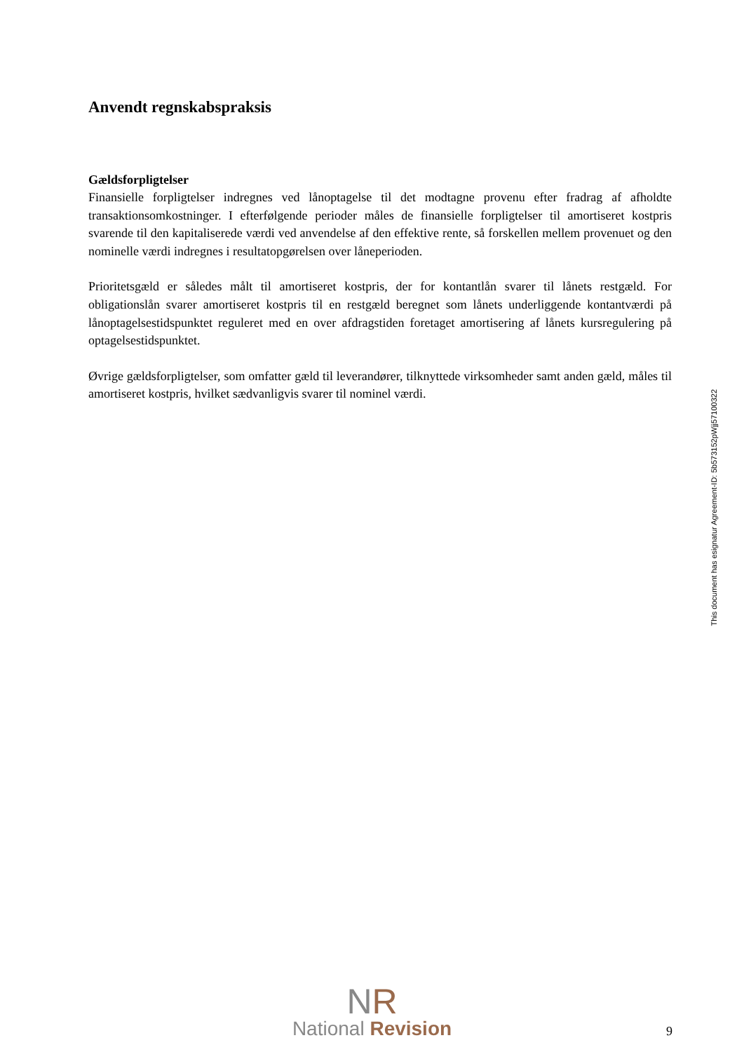Anvendt regnskabspraksis
Gældsforpligtelser
Finansielle forpligtelser indregnes ved lånoptagelse til det modtagne provenu efter fradrag af afholdte transaktionsomkostninger. I efterfølgende perioder måles de finansielle forpligtelser til amortiseret kostpris svarende til den kapitaliserede værdi ved anvendelse af den effektive rente, så forskellen mellem provenuet og den nominelle værdi indregnes i resultatopgørelsen over låneperioden.
Prioritetsgæld er således målt til amortiseret kostpris, der for kontantlån svarer til lånets restgæld. For obligationslån svarer amortiseret kostpris til en restgæld beregnet som lånets underliggende kontantværdi på lånoptagelsestidspunktet reguleret med en over afdragstiden foretaget amortisering af lånets kursregulering på optagelsestidspunktet.
Øvrige gældsforpligtelser, som omfatter gæld til leverandører, tilknyttede virksomheder samt anden gæld, måles til amortiseret kostpris, hvilket sædvanligvis svarer til nominel værdi.
This document has esignatur Agreement-ID: 5b573152pWjj57100322
NR
National Revision
9